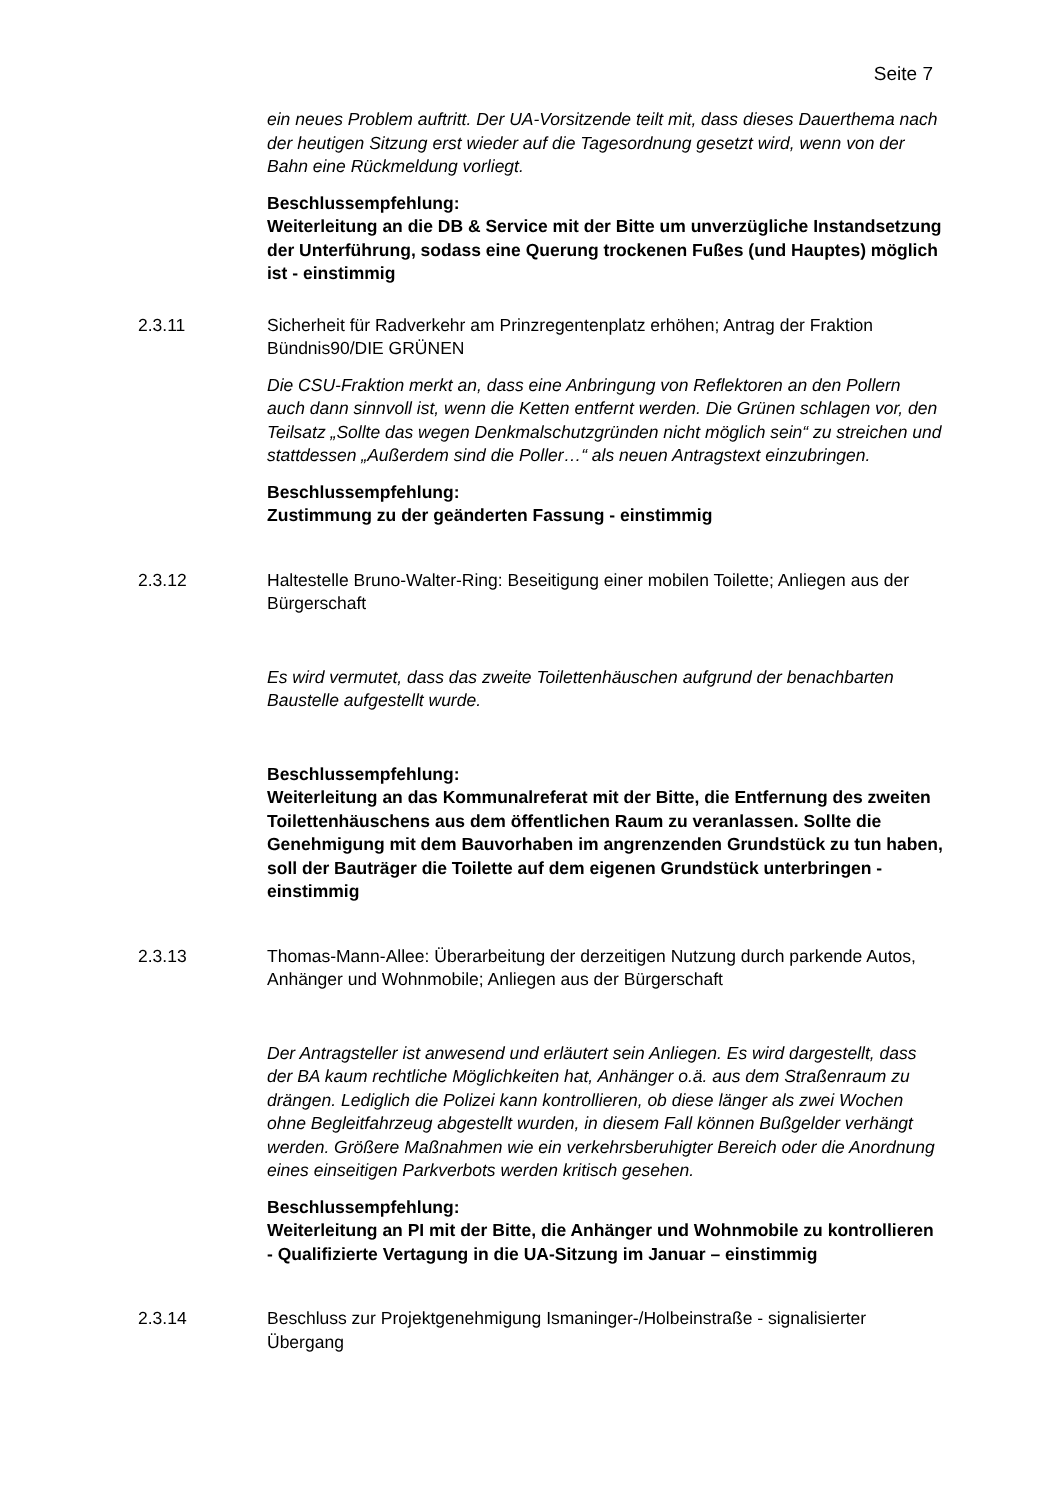Seite 7
ein neues Problem auftritt. Der UA-Vorsitzende teilt mit, dass dieses Dauer­thema nach der heutigen Sitzung erst wieder auf die Tagesordnung gesetzt wird, wenn von der Bahn eine Rückmeldung vorliegt.
Beschlussempfehlung:
Weiterleitung an die DB & Service mit der Bitte um unverzügliche In­standsetzung der Unterführung, sodass eine Querung trockenen Fußes (und Hauptes) möglich ist - einstimmig
2.3.11 Sicherheit für Radverkehr am Prinzregentenplatz erhöhen; Antrag der Frak­tion Bündnis90/DIE GRÜNEN
Die CSU-Fraktion merkt an, dass eine Anbringung von Reflektoren an den Pollern auch dann sinnvoll ist, wenn die Ketten entfernt werden. Die Grünen schlagen vor, den Teilsatz „Sollte das wegen Denkmalschutzgründen nicht möglich sein“ zu streichen und stattdessen „Außerdem sind die Poller…“ als neuen Antragstext einzubringen.
Beschlussempfehlung:
Zustimmung zu der geänderten Fassung - einstimmig
2.3.12 Haltestelle Bruno-Walter-Ring: Beseitigung einer mobilen Toilette; Anliegen aus der Bürgerschaft
Es wird vermutet, dass das zweite Toilettenhäuschen aufgrund der benach­barten Baustelle aufgestellt wurde.
Beschlussempfehlung:
Weiterleitung an das Kommunalreferat mit der Bitte, die Entfernung des zweiten Toilettenhäuschens aus dem öffentlichen Raum zu veranlassen. Sollte die Genehmigung mit dem Bauvorhaben im angrenzenden Grund­stück zu tun haben, soll der Bauträger die Toilette auf dem eigenen Grundstück unterbringen - einstimmig
2.3.13 Thomas-Mann-Allee: Überarbeitung der derzeitigen Nutzung durch parkende Autos, Anhänger und Wohnmobile; Anliegen aus der Bürgerschaft
Der Antragsteller ist anwesend und erläutert sein Anliegen. Es wird darge­stellt, dass der BA kaum rechtliche Möglichkeiten hat, Anhänger o.ä. aus dem Straßenraum zu drängen. Lediglich die Polizei kann kontrollieren, ob diese länger als zwei Wochen ohne Begleitfahrzeug abgestellt wurden, in diesem Fall können Bußgelder verhängt werden. Größere Maßnahmen wie ein ver­kehrsberuhigter Bereich oder die Anordnung eines einseitigen Parkverbots werden kritisch gesehen.
Beschlussempfehlung:
Weiterleitung an PI mit der Bitte, die Anhänger und Wohnmobile zu kon­trollieren - Qualifizierte Vertagung in die UA-Sitzung im Januar – ein­stimmig
2.3.14 Beschluss zur Projektgenehmigung Ismaninger-/Holbeinstraße - signalisierter Übergang